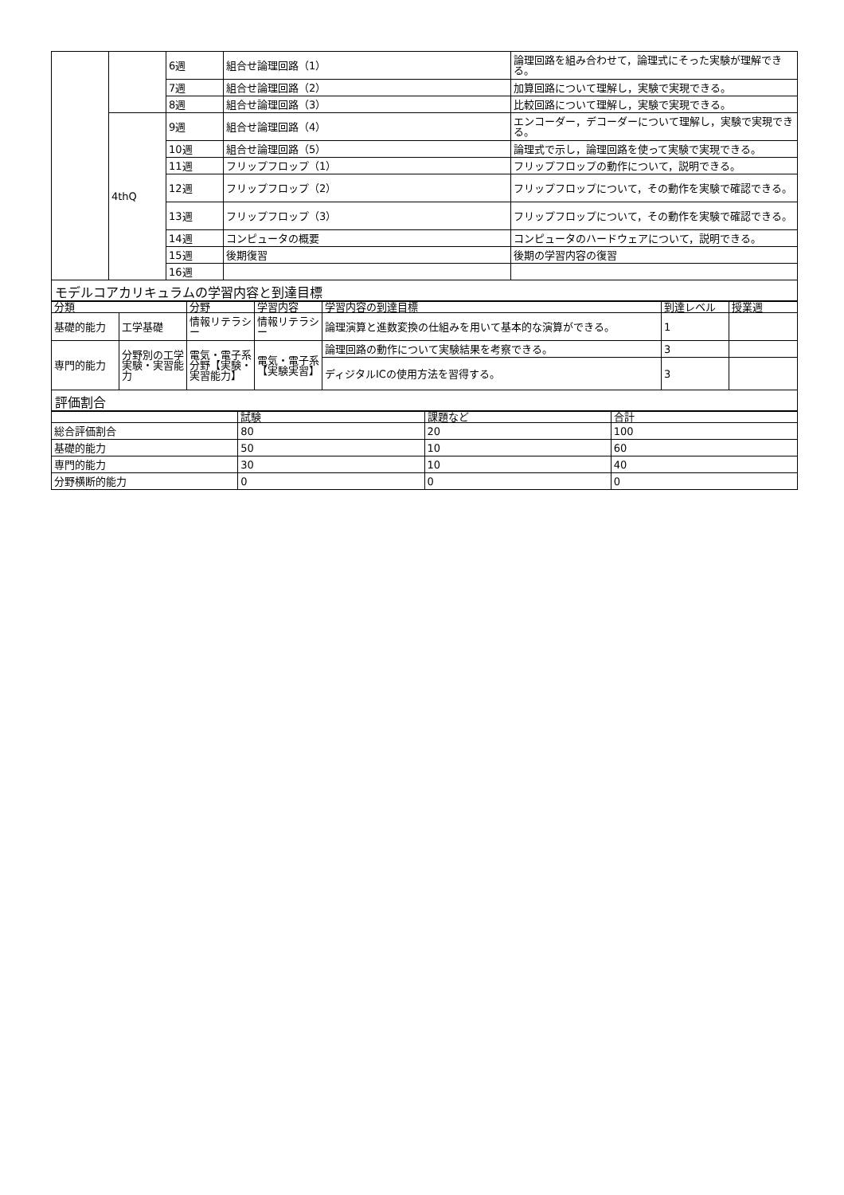| | | 6週 | 組合せ論理回路（1） | 論理回路を組み合わせて，論理式にそった実験が理解できる。 |
| | | 7週 | 組合せ論理回路（2） | 加算回路について理解し，実験で実現できる。 |
| | | 8週 | 組合せ論理回路（3） | 比較回路について理解し，実験で実現できる。 |
| | 4thQ | 9週 | 組合せ論理回路（4） | エンコーダー，デコーダーについて理解し，実験で実現できる。 |
| | | 10週 | 組合せ論理回路（5） | 論理式で示し，論理回路を使って実験で実現できる。 |
| | | 11週 | フリップフロップ（1） | フリップフロップの動作について，説明できる。 |
| | | 12週 | フリップフロップ（2） | フリップフロップについて，その動作を実験で確認できる。 |
| | | 13週 | フリップフロップ（3） | フリップフロップについて，その動作を実験で確認できる。 |
| | | 14週 | コンピュータの概要 | コンピュータのハードウェアについて，説明できる。 |
| | | 15週 | 後期復習 | 後期の学習内容の復習 |
| | | 16週 | | |
モデルコアカリキュラムの学習内容と到達目標
| 分類 | | 分野 | 学習内容 | 学習内容の到達目標 | 到達レベル | 授業週 |
| --- | --- | --- | --- | --- | --- | --- |
| 基礎的能力 | 工学基礎 | 情報リテラシー | 情報リテラシー | 論理演算と進数変換の仕組みを用いて基本的な演算ができる。 | 1 | |
| 専門的能力 | 分野別の工学実験・実習能力 | 電気・電子系分野【実験・実習能力】 | 電気・電子系【実験実習】 | 論理回路の動作について実験結果を考察できる。 | 3 | |
| | | | | ディジタルICの使用方法を習得する。 | 3 | |
評価割合
| | 試験 | 課題など | 合計 |
| --- | --- | --- | --- |
| 総合評価割合 | 80 | 20 | 100 |
| 基礎的能力 | 50 | 10 | 60 |
| 専門的能力 | 30 | 10 | 40 |
| 分野横断的能力 | 0 | 0 | 0 |